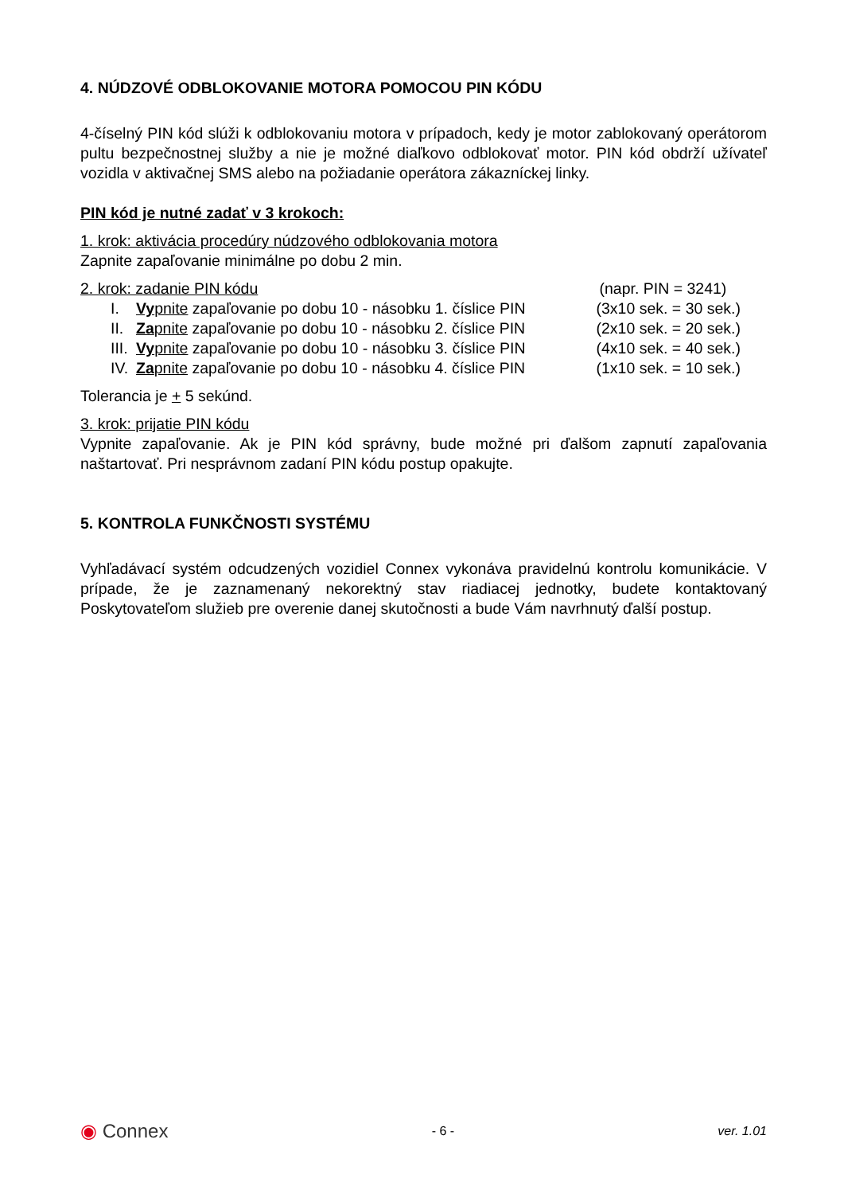4. NÚDZOVÉ ODBLOKOVANIE MOTORA POMOCOU PIN KÓDU
4-číselný PIN kód slúži k odblokovaniu motora v prípadoch, kedy je motor zablokovaný operátorom pultu bezpečnostnej služby a nie je možné diaľkovo odblokovať motor. PIN kód obdrží užívateľ vozidla v aktivačnej SMS alebo na požiadanie operátora zákazníckej linky.
PIN kód je nutné zadať v 3 krokoch:
1. krok: aktivácia procedúry núdzového odblokovania motora
Zapnite zapaľovanie minimálne po dobu 2 min.
| 2. krok: zadanie PIN kódu | | (napr. PIN = 3241) |
| I. | Vy pnite zapaľovanie po dobu 10 - násobku 1. číslice PIN | (3x10 sek. = 30 sek.) |
| II. | Za pnite zapaľovanie po dobu 10 - násobku 2. číslice PIN | (2x10 sek. = 20 sek.) |
| III. | Vy pnite zapaľovanie po dobu 10 - násobku 3. číslice PIN | (4x10 sek. = 40 sek.) |
| IV. | Za pnite zapaľovanie po dobu 10 - násobku 4. číslice PIN | (1x10 sek. = 10 sek.) |
Tolerancia je + 5 sekúnd.
3. krok: prijatie PIN kódu
Vypnite zapaľovanie. Ak je PIN kód správny, bude možné pri ďalšom zapnutí zapaľovania naštartovať. Pri nesprávnom zadaní PIN kódu postup opakujte.
5. KONTROLA FUNKČNOSTI SYSTÉMU
Vyhľadávací systém odcudzených vozidiel Connex vykonáva pravidelnú kontrolu komunikácie. V prípade, že je zaznamenaný nekorektný stav riadiacej jednotky, budete kontaktovaný Poskytovateľom služieb pre overenie danej skutočnosti a bude Vám navrhnutý ďalší postup.
◉ Connex - 6 - ver. 1.01